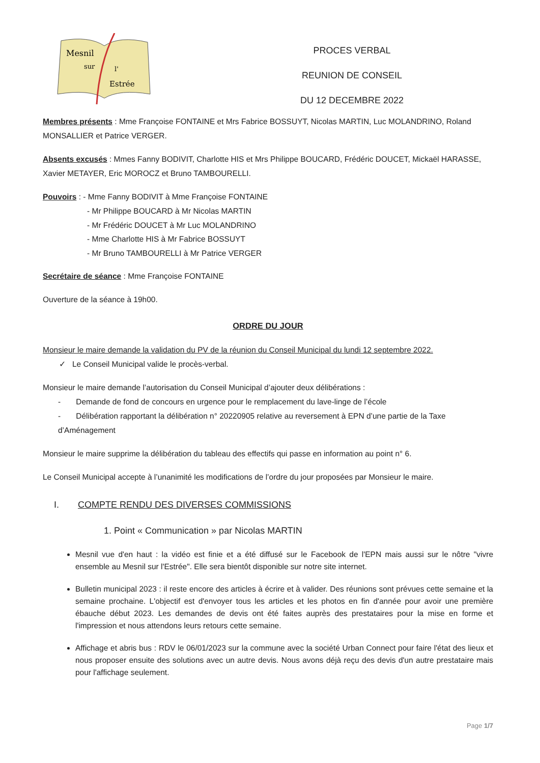Mesnil
sur
l'
Estrée
PROCES VERBAL
REUNION DE CONSEIL
DU 12 DECEMBRE 2022
Membres présents : Mme Françoise FONTAINE et Mrs Fabrice BOSSUYT, Nicolas MARTIN, Luc MOLANDRINO, Roland MONSALLIER et Patrice VERGER.
Absents excusés : Mmes Fanny BODIVIT, Charlotte HIS et Mrs Philippe BOUCARD, Frédéric DOUCET, Mickaël HARASSE, Xavier METAYER, Eric MOROCZ et Bruno TAMBOURELLI.
Pouvoirs : - Mme Fanny BODIVIT à Mme Françoise FONTAINE
- Mr Philippe BOUCARD à Mr Nicolas MARTIN
- Mr Frédéric DOUCET à Mr Luc MOLANDRINO
- Mme Charlotte HIS à Mr Fabrice BOSSUYT
- Mr Bruno TAMBOURELLI à Mr Patrice VERGER
Secrétaire de séance : Mme Françoise FONTAINE
Ouverture de la séance à 19h00.
ORDRE DU JOUR
Monsieur le maire demande la validation du PV de la réunion du Conseil Municipal du lundi 12 septembre 2022.
✓ Le Conseil Municipal valide le procès-verbal.
Monsieur le maire demande l’autorisation du Conseil Municipal d’ajouter deux délibérations :
- Demande de fond de concours en urgence pour le remplacement du lave-linge de l’école
- Délibération rapportant la délibération n° 20220905 relative au reversement à EPN d’une partie de la Taxe d’Aménagement
Monsieur le maire supprime la délibération du tableau des effectifs qui passe en information au point n° 6.
Le Conseil Municipal accepte à l’unanimité les modifications de l’ordre du jour proposées par Monsieur le maire.
I. COMPTE RENDU DES DIVERSES COMMISSIONS
1. Point « Communication » par Nicolas MARTIN
Mesnil vue d'en haut : la vidéo est finie et a été diffusé sur le Facebook de l'EPN mais aussi sur le nôtre "vivre ensemble au Mesnil sur l'Estrée". Elle sera bientôt disponible sur notre site internet.
Bulletin municipal 2023 : il reste encore des articles à écrire et à valider. Des réunions sont prévues cette semaine et la semaine prochaine. L'objectif est d'envoyer tous les articles et les photos en fin d'année pour avoir une première ébauche début 2023. Les demandes de devis ont été faites auprès des prestataires pour la mise en forme et l'impression et nous attendons leurs retours cette semaine.
Affichage et abris bus : RDV le 06/01/2023 sur la commune avec la société Urban Connect pour faire l'état des lieux et nous proposer ensuite des solutions avec un autre devis. Nous avons déjà reçu des devis d'un autre prestataire mais pour l'affichage seulement.
Page 1/7